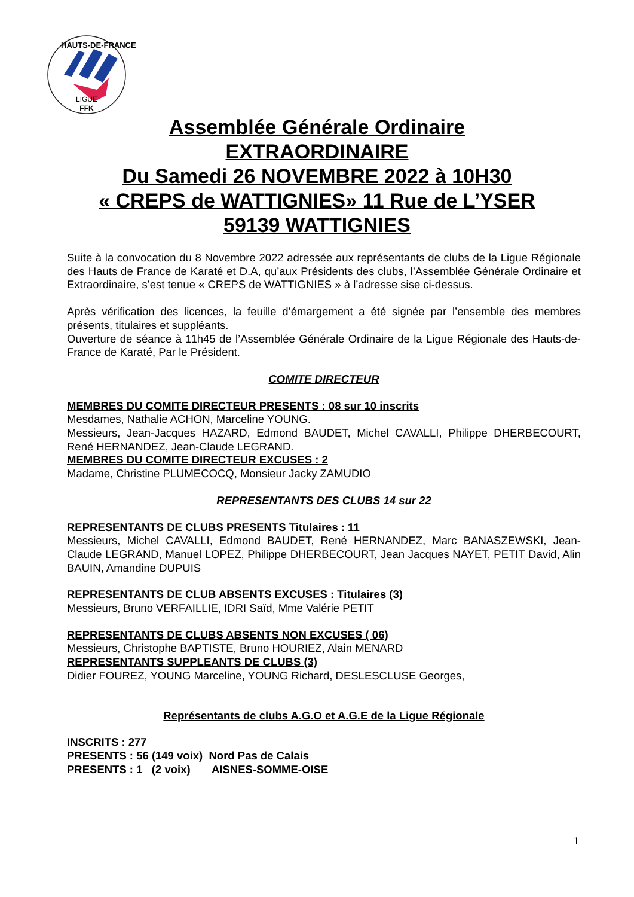LIGUE
FFK
HAUTS-DE-FRANCE
Assemblée Générale Ordinaire
EXTRAORDINAIRE
Du Samedi 26 NOVEMBRE 2022 à 10H30
« CREPS de WATTIGNIES» 11 Rue de L’YSER
59139 WATTIGNIES
Suite à la convocation du 8 Novembre 2022 adressée aux représentants de clubs de la Ligue Régionale des Hauts de France de Karaté et D.A, qu’aux Présidents des clubs, l’Assemblée Générale Ordinaire et Extraordinaire, s’est tenue « CREPS de WATTIGNIES » à l’adresse sise ci-dessus.
Après vérification des licences, la feuille d’émargement a été signée par l’ensemble des membres présents, titulaires et suppléants.
Ouverture de séance à 11h45 de l’Assemblée Générale Ordinaire de la Ligue Régionale des Hauts-de-France de Karaté, Par le Président.
COMITE DIRECTEUR
MEMBRES DU COMITE DIRECTEUR PRESENTS : 08 sur 10 inscrits
Mesdames, Nathalie ACHON, Marceline YOUNG.
Messieurs, Jean-Jacques HAZARD, Edmond BAUDET, Michel CAVALLI, Philippe DHERBECOURT, René HERNANDEZ, Jean-Claude LEGRAND.
MEMBRES DU COMITE DIRECTEUR EXCUSES : 2
Madame, Christine PLUMECOCQ, Monsieur Jacky ZAMUDIO
REPRESENTANTS DES CLUBS 14 sur 22
REPRESENTANTS DE CLUBS PRESENTS Titulaires : 11
Messieurs, Michel CAVALLI, Edmond BAUDET, René HERNANDEZ, Marc BANASZEWSKI, Jean-Claude LEGRAND, Manuel LOPEZ, Philippe DHERBECOURT, Jean Jacques NAYET, PETIT David, Alin BAUIN, Amandine DUPUIS
REPRESENTANTS DE CLUB ABSENTS EXCUSES : Titulaires (3)
Messieurs, Bruno VERFAILLIE, IDRI Saïd, Mme Valérie PETIT
REPRESENTANTS DE CLUBS ABSENTS NON EXCUSES ( 06)
Messieurs, Christophe BAPTISTE, Bruno HOURIEZ, Alain MENARD
REPRESENTANTS SUPPLEANTS DE CLUBS (3)
Didier FOUREZ, YOUNG Marceline, YOUNG Richard, DESLESCLUSE Georges,
Représentants de clubs A.G.O et A.G.E de la Ligue Régionale
INSCRITS : 277
PRESENTS : 56 (149 voix) Nord Pas de Calais
PRESENTS : 1 (2 voix) AISNES-SOMME-OISE
1